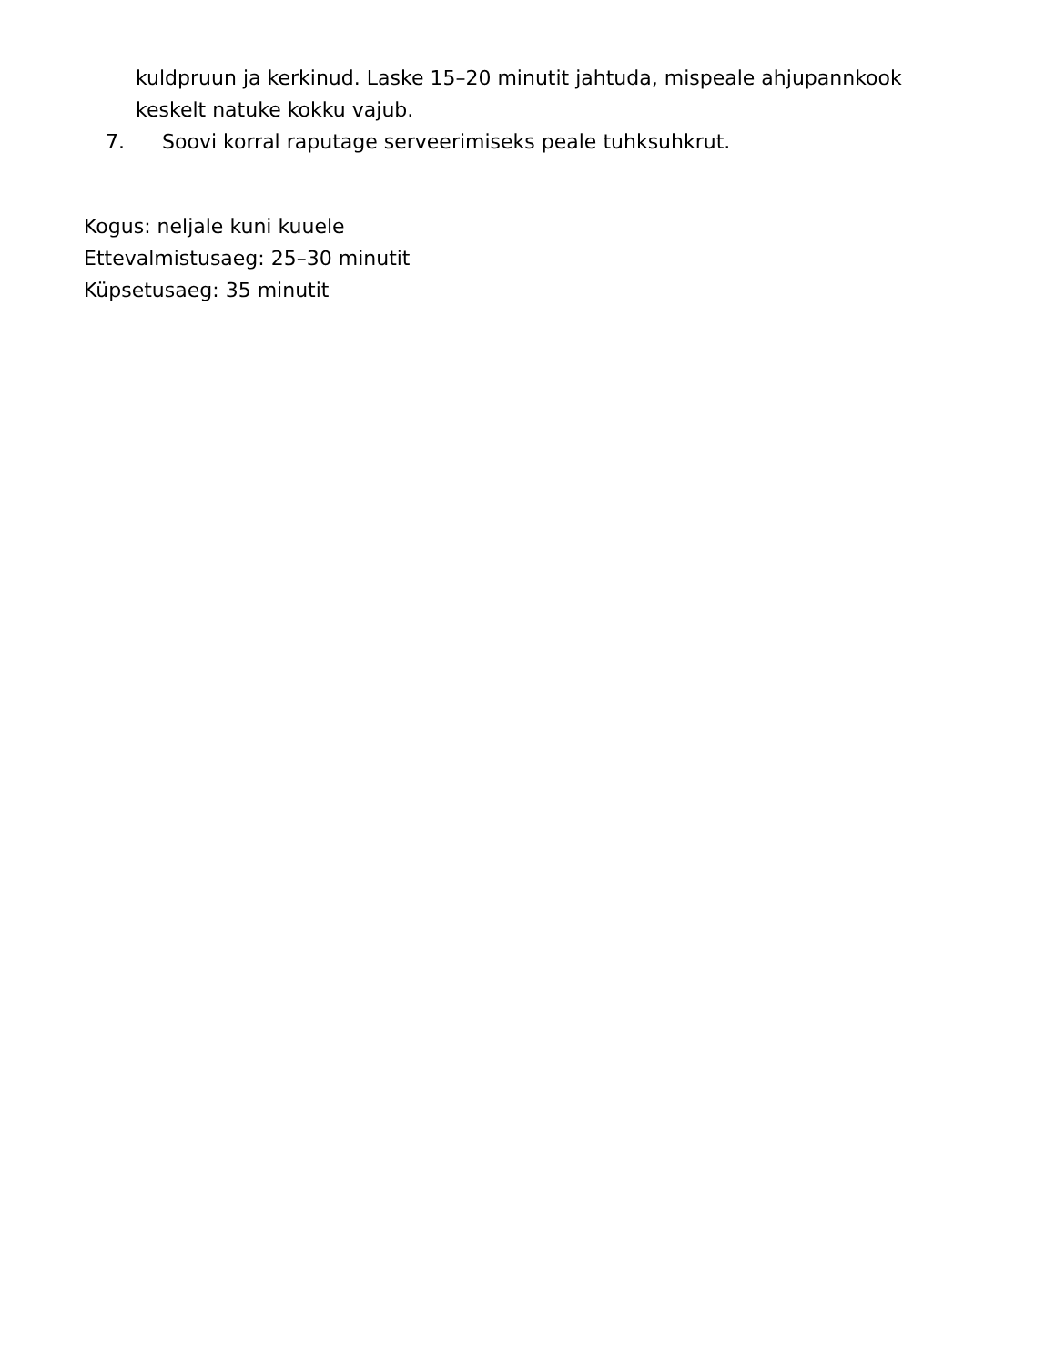kuldpruun ja kerkinud. Laske 15–20 minutit jahtuda, mispeale ahjupannkook keskelt natuke kokku vajub.
7. Soovi korral raputage serveerimiseks peale tuhksuhkrut.
Kogus: neljale kuni kuuele
Ettevalmistusaeg: 25–30 minutit
Küpsetusaeg: 35 minutit